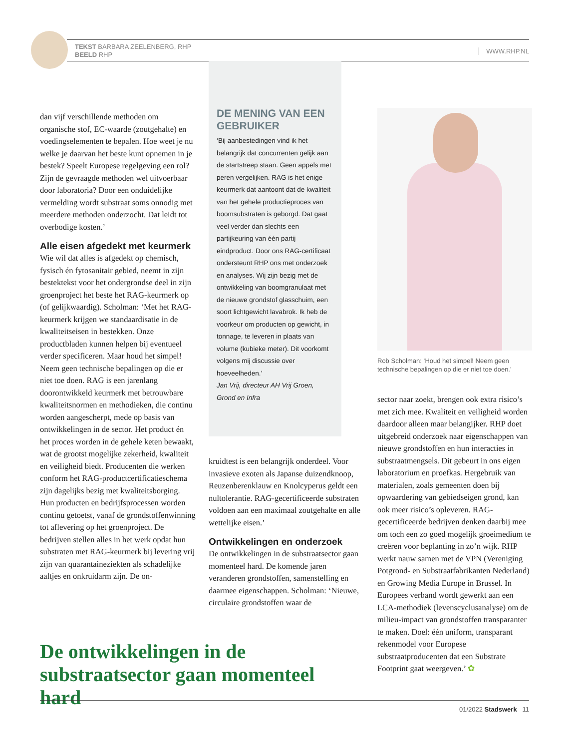TEKST BARBARA ZEELENBERG, RHP
BEELD RHP
WWW.RHP.NL
dan vijf verschillende methoden om organische stof, EC-waarde (zoutgehalte) en voedingselementen te bepalen. Hoe weet je nu welke je daarvan het beste kunt opnemen in je bestek? Speelt Europese regelgeving een rol? Zijn de gevraagde methoden wel uitvoerbaar door laboratoria? Door een onduidelijke vermelding wordt substraat soms onnodig met meerdere methoden onderzocht. Dat leidt tot overbodige kosten.’
Alle eisen afgedekt met keurmerk
Wie wil dat alles is afgedekt op chemisch, fysisch én fytosanitair gebied, neemt in zijn bestektekst voor het ondergrondse deel in zijn groenproject het beste het RAG-keurmerk op (of gelijkwaardig). Scholman: ‘Met het RAG-keurmerk krijgen we standaardisatie in de kwaliteitseisen in bestekken. Onze productbladen kunnen helpen bij eventueel verder specificeren. Maar houd het simpel! Neem geen technische bepalingen op die er niet toe doen. RAG is een jarenlang doorontwikkeld keurmerk met betrouwbare kwaliteitsnormen en methodieken, die continu worden aangescherpt, mede op basis van ontwikkelingen in de sector. Het product én het proces worden in de gehele keten bewaakt, wat de grootst mogelijke zekerheid, kwaliteit en veiligheid biedt. Producenten die werken conform het RAG-productcertificatieschema zijn dagelijks bezig met kwaliteitsborging. Hun producten en bedrijfsprocessen worden continu getoetst, vanaf de grondstoffenwinning tot aflevering op het groenproject. De bedrijven stellen alles in het werk opdat hun substraten met RAG-keurmerk bij levering vrij zijn van quarantaineziekten als schadelijke aaltjes en onkruidarm zijn. De on-
DE MENING VAN EEN GEBRUIKER
‘Bij aanbestedingen vind ik het belangrijk dat concurrenten gelijk aan de startstreep staan. Geen appels met peren vergelijken. RAG is het enige keurmerk dat aantoont dat de kwaliteit van het gehele productieproces van boomsubstraten is geborgd. Dat gaat veel verder dan slechts een partijkeuring van één partij eindproduct. Door ons RAG-certificaat ondersteunt RHP ons met onderzoek en analyses. Wij zijn bezig met de ontwikkeling van boomgranulaat met de nieuwe grondstof glasschuim, een soort lichtgewicht lavabrok. Ik heb de voorkeur om producten op gewicht, in tonnage, te leveren in plaats van volume (kubieke meter). Dit voorkomt volgens mij discussie over hoeveelheden.’
Jan Vrij, directeur AH Vrij Groen, Grond en Infra
kruidtest is een belangrijk onderdeel. Voor invasieve exoten als Japanse duizendknoop, Reuzenberenklauw en Knolcyperus geldt een nultolerantie. RAG-gecertificeerde substraten voldoen aan een maximaal zoutgehalte en alle wettelijke eisen.’
Ontwikkelingen en onderzoek
De ontwikkelingen in de substraatsector gaan momenteel hard. De komende jaren veranderen grondstoffen, samenstelling en daarmee eigenschappen. Scholman: ‘Nieuwe, circulaire grondstoffen waar de
Rob Scholman: ‘Houd het simpel! Neem geen technische bepalingen op die er niet toe doen.’
sector naar zoekt, brengen ook extra risico’s met zich mee. Kwaliteit en veiligheid worden daardoor alleen maar belangijker. RHP doet uitgebreid onderzoek naar eigenschappen van nieuwe grondstoffen en hun interacties in substraatmengsels. Dit gebeurt in ons eigen laboratorium en proefkas. Hergebruik van materialen, zoals gemeenten doen bij opwaardering van gebiedseigen grond, kan ook meer risico’s opleveren. RAG-gecertificeerde bedrijven denken daarbij mee om toch een zo goed mogelijk groeimedium te creëren voor beplanting in zo’n wijk. RHP werkt nauw samen met de VPN (Vereniging Potgrond- en Substraatfabrikanten Nederland) en Growing Media Europe in Brussel. In Europees verband wordt gewerkt aan een LCA-methodiek (levenscyclusanalyse) om de milieu-impact van grondstoffen transparanter te maken. Doel: één uniform, transparant rekenmodel voor Europese substraatproducenten dat een Substrate Footprint gaat weergeven.’ ✿
De ontwikkelingen in de substraatsector gaan momenteel hard
01/2022 Stadswerk 11